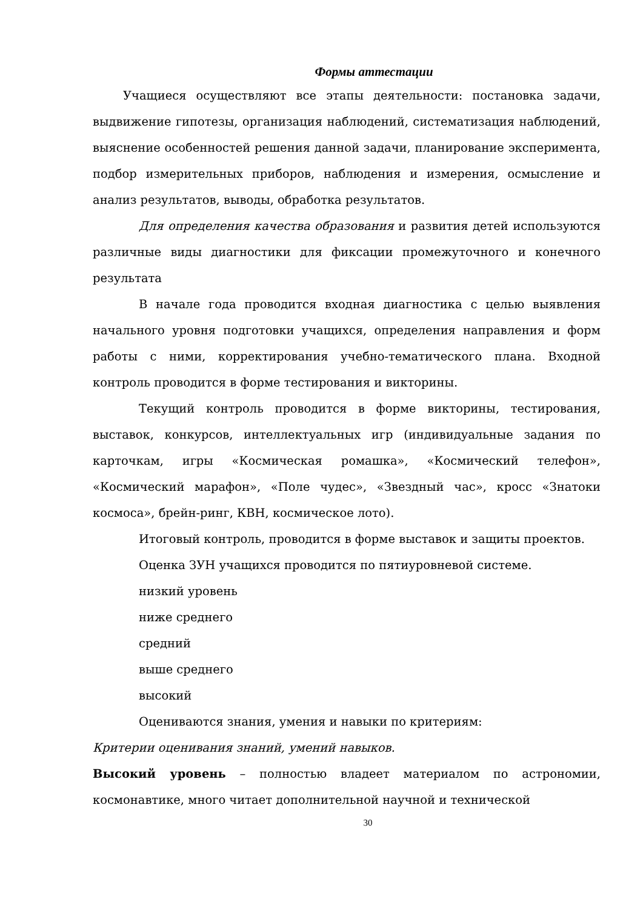Формы аттестации
Учащиеся осуществляют все этапы деятельности: постановка задачи, выдвижение гипотезы, организация наблюдений, систематизация наблюдений, выяснение особенностей решения данной задачи, планирование эксперимента, подбор измерительных приборов, наблюдения и измерения, осмысление и анализ результатов, выводы, обработка результатов.
Для определения качества образования и развития детей используются различные виды диагностики для фиксации промежуточного и конечного результата
В начале года проводится входная диагностика с целью выявления начального уровня подготовки учащихся, определения направления и форм работы с ними, корректирования учебно-тематического плана. Входной контроль проводится в форме тестирования и викторины.
Текущий контроль проводится в форме викторины, тестирования, выставок, конкурсов, интеллектуальных игр (индивидуальные задания по карточкам, игры «Космическая ромашка», «Космический телефон», «Космический марафон», «Поле чудес», «Звездный час», кросс «Знатоки космоса», брейн-ринг, КВН, космическое лото).
Итоговый контроль, проводится в форме выставок и защиты проектов.
Оценка ЗУН учащихся проводится по пятиуровневой системе.
низкий уровень
ниже среднего
средний
выше среднего
высокий
Оцениваются знания, умения и навыки по критериям:
Критерии оценивания знаний, умений навыков.
Высокий уровень – полностью владеет материалом по астрономии, космонавтике, много читает дополнительной научной и технической
30